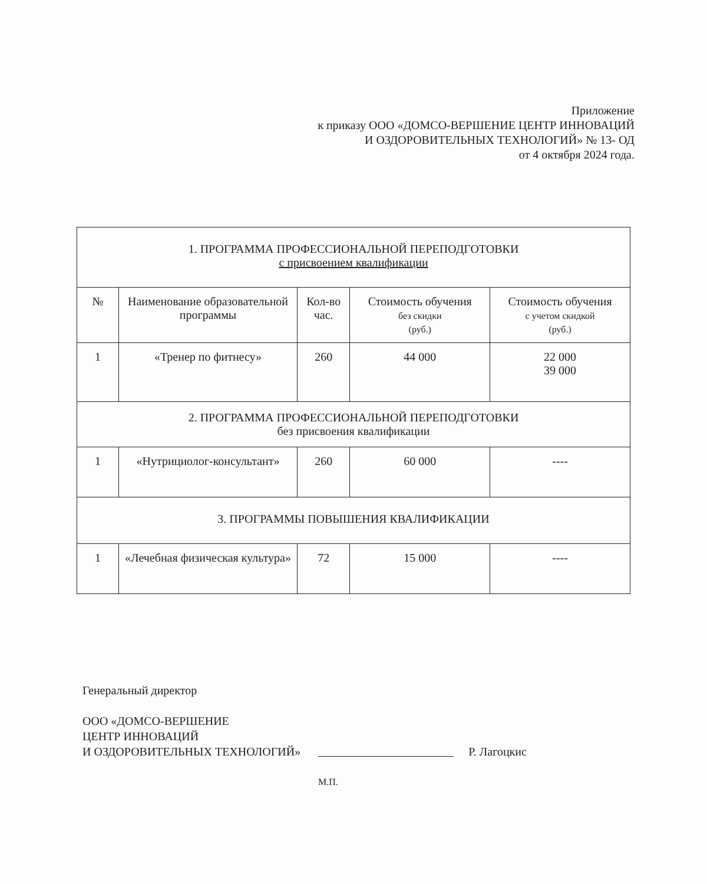Приложение
к приказу ООО «ДОМСО-ВЕРШЕНИЕ ЦЕНТР ИННОВАЦИЙ
И ОЗДОРОВИТЕЛЬНЫХ ТЕХНОЛОГИЙ» № 13- ОД
от 4 октября 2024 года.
| 1. ПРОГРАММА ПРОФЕССИОНАЛЬНОЙ ПЕРЕПОДГОТОВКИ с присвоением квалификации | | | | |
| № | Наименование образовательной программы | Кол-во час. | Стоимость обучения без скидки (руб.) | Стоимость обучения с учетом скидкой (руб.) |
| 1 | «Тренер по фитнесу» | 260 | 44 000 | 22 000 39 000 |
| 2. ПРОГРАММА ПРОФЕССИОНАЛЬНОЙ ПЕРЕПОДГОТОВКИ без присвоения квалификации | | | | |
| 1 | «Нутрициолог-консультант» | 260 | 60 000 | ---- |
| 3. ПРОГРАММЫ ПОВЫШЕНИЯ КВАЛИФИКАЦИИ | | | | |
| 1 | «Лечебная физическая культура» | 72 | 15 000 | ---- |
Генеральный директор
ООО «ДОМСО-ВЕРШЕНИЕ
ЦЕНТР ИННОВАЦИЙ
И ОЗДОРОВИТЕЛЬНЫХ ТЕХНОЛОГИЙ»
Р. Лагоцкис
М.П.